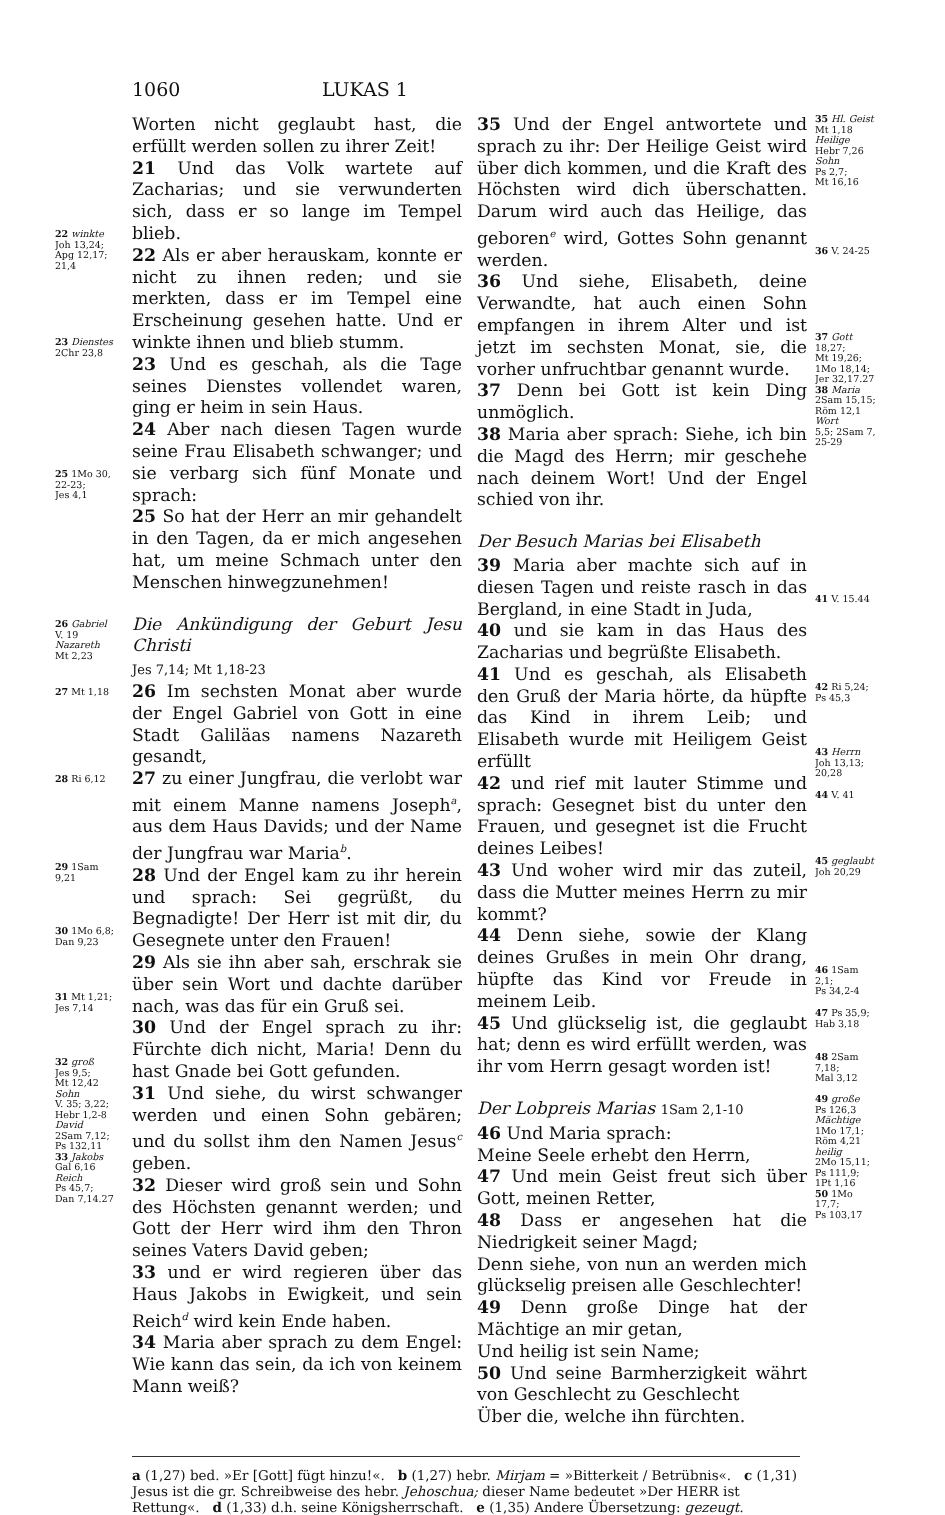1060 LUKAS 1
22 winkte
Joh 13,24;
Apg 12,17;
21,4
23 Dienstes
2Chr 23,8
25 1Mo 30,
22-23;
Jes 4,1
26 Gabriel
V. 19
Nazareth
Mt 2,23
27 Mt 1,18
28 Ri 6,12
29 1Sam
9,21
30 1Mo 6,8;
Dan 9,23
31 Mt 1,21;
Jes 7,14
32 groß
Jes 9,5;
Mt 12,42
Sohn
V. 35; 3,22;
Hebr 1,2-8
David
2Sam 7,12;
Ps 132,11
33 Jakobs
Gal 6,16
Reich
Ps 45,7;
Dan 7,14.27
Worten nicht geglaubt hast, die erfüllt werden sollen zu ihrer Zeit!
21 Und das Volk wartete auf Zacharias; und sie verwunderten sich, dass er so lange im Tempel blieb.
22 Als er aber herauskam, konnte er nicht zu ihnen reden; und sie merkten, dass er im Tempel eine Erscheinung gesehen hatte. Und er winkte ihnen und blieb stumm.
23 Und es geschah, als die Tage seines Dienstes vollendet waren, ging er heim in sein Haus.
24 Aber nach diesen Tagen wurde seine Frau Elisabeth schwanger; und sie verbarg sich fünf Monate und sprach:
25 So hat der Herr an mir gehandelt in den Tagen, da er mich angesehen hat, um meine Schmach unter den Menschen hinwegzunehmen!
Die Ankündigung der Geburt Jesu Christi
Jes 7,14; Mt 1,18-23
26 Im sechsten Monat aber wurde der Engel Gabriel von Gott in eine Stadt Galiläas namens Nazareth gesandt,
27 zu einer Jungfrau, die verlobt war mit einem Manne namens Joseph<sup>a</sup>, aus dem Haus Davids; und der Name der Jungfrau war Maria<sup>b</sup>.
28 Und der Engel kam zu ihr herein und sprach: Sei gegrüßt, du Begnadigte! Der Herr ist mit dir, du Gesegnete unter den Frauen!
29 Als sie ihn aber sah, erschrak sie über sein Wort und dachte darüber nach, was das für ein Gruß sei.
30 Und der Engel sprach zu ihr: Fürchte dich nicht, Maria! Denn du hast Gnade bei Gott gefunden.
31 Und siehe, du wirst schwanger werden und einen Sohn gebären; und du sollst ihm den Namen Jesus<sup>c</sup> geben.
32 Dieser wird groß sein und Sohn des Höchsten genannt werden; und Gott der Herr wird ihm den Thron seines Vaters David geben;
33 und er wird regieren über das Haus Jakobs in Ewigkeit, und sein Reich<sup>d</sup> wird kein Ende haben.
34 Maria aber sprach zu dem Engel: Wie kann das sein, da ich von keinem Mann weiß?
35 Und der Engel antwortete und sprach zu ihr: Der Heilige Geist wird über dich kommen, und die Kraft des Höchsten wird dich überschatten. Darum wird auch das Heilige, das geboren<sup>e</sup> wird, Gottes Sohn genannt werden.
36 Und siehe, Elisabeth, deine Verwandte, hat auch einen Sohn empfangen in ihrem Alter und ist jetzt im sechsten Monat, sie, die vorher unfruchtbar genannt wurde.
37 Denn bei Gott ist kein Ding unmöglich.
38 Maria aber sprach: Siehe, ich bin die Magd des Herrn; mir geschehe nach deinem Wort! Und der Engel schied von ihr.
Der Besuch Marias bei Elisabeth
39 Maria aber machte sich auf in diesen Tagen und reiste rasch in das Bergland, in eine Stadt in Juda,
40 und sie kam in das Haus des Zacharias und begrüßte Elisabeth.
41 Und es geschah, als Elisabeth den Gruß der Maria hörte, da hüpfte das Kind in ihrem Leib; und Elisabeth wurde mit Heiligem Geist erfüllt
42 und rief mit lauter Stimme und sprach: Gesegnet bist du unter den Frauen, und gesegnet ist die Frucht deines Leibes!
43 Und woher wird mir das zuteil, dass die Mutter meines Herrn zu mir kommt?
44 Denn siehe, sowie der Klang deines Grußes in mein Ohr drang, hüpfte das Kind vor Freude in meinem Leib.
45 Und glückselig ist, die geglaubt hat; denn es wird erfüllt werden, was ihr vom Herrn gesagt worden ist!
Der Lobpreis Marias 1Sam 2,1-10
46 Und Maria sprach:
Meine Seele erhebt den Herrn,
47 Und mein Geist freut sich über Gott, meinen Retter,
48 Dass er angesehen hat die Niedrigkeit seiner Magd;
Denn siehe, von nun an werden mich glückselig preisen alle Geschlechter!
49 Denn große Dinge hat der Mächtige an mir getan,
Und heilig ist sein Name;
50 Und seine Barmherzigkeit währt von Geschlecht zu Geschlecht
Über die, welche ihn fürchten.
35 Hl. Geist
Mt 1,18
Heilige
Hebr 7,26
Sohn
Ps 2,7;
Mt 16,16
36 V. 24-25
37 Gott
18,27;
Mt 19,26;
1Mo 18,14;
Jer 32,17.27
38 Maria
2Sam 15,15;
Röm 12,1
Wort
5,5; 2Sam 7,
25-29
41 V. 15.44
42 Ri 5,24;
Ps 45,3
43 Herrn
Joh 13,13;
20,28
44 V. 41
45 geglaubt
Joh 20,29
46 1Sam
2,1;
Ps 34,2-4
47 Ps 35,9;
Hab 3,18
48 2Sam
7,18;
Mal 3,12
49 große
Ps 126,3
Mächtige
1Mo 17,1;
Röm 4,21
heilig
2Mo 15,11;
Ps 111,9;
1Pt 1,16
50 1Mo
17,7;
Ps 103,17
a (1,27) bed. »Er [Gott] fügt hinzu!«. b (1,27) hebr. Mirjam = »Bitterkeit / Betrübnis«. c (1,31) Jesus ist die gr. Schreibweise des hebr. Jehoschua; dieser Name bedeutet »Der HERR ist Rettung«. d (1,33) d.h. seine Königsherrschaft. e (1,35) Andere Übersetzung: gezeugt.